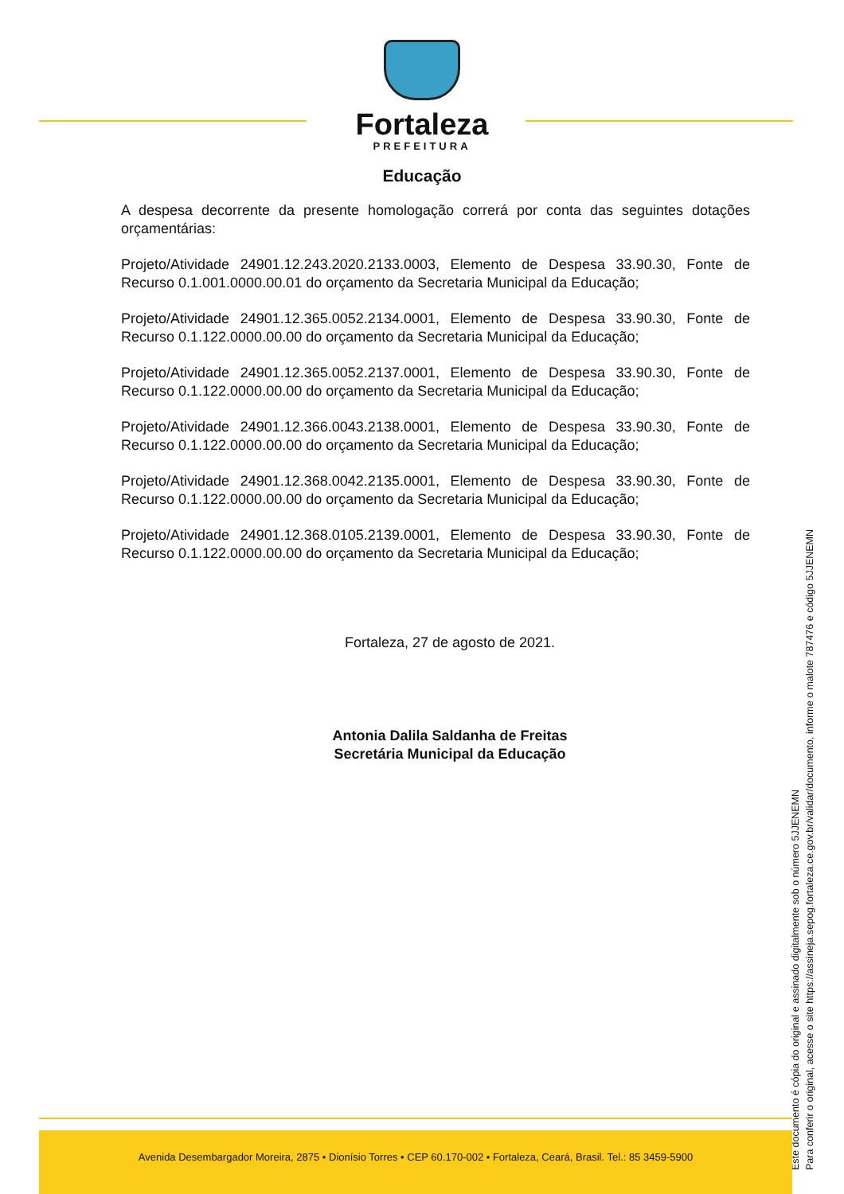Fortaleza
PREFEITURA
Educação
A despesa decorrente da presente homologação correrá por conta das seguintes dotações orçamentárias:
Projeto/Atividade 24901.12.243.2020.2133.0003, Elemento de Despesa 33.90.30, Fonte de Recurso 0.1.001.0000.00.01 do orçamento da Secretaria Municipal da Educação;
Projeto/Atividade 24901.12.365.0052.2134.0001, Elemento de Despesa 33.90.30, Fonte de Recurso 0.1.122.0000.00.00 do orçamento da Secretaria Municipal da Educação;
Projeto/Atividade 24901.12.365.0052.2137.0001, Elemento de Despesa 33.90.30, Fonte de Recurso 0.1.122.0000.00.00 do orçamento da Secretaria Municipal da Educação;
Projeto/Atividade 24901.12.366.0043.2138.0001, Elemento de Despesa 33.90.30, Fonte de Recurso 0.1.122.0000.00.00 do orçamento da Secretaria Municipal da Educação;
Projeto/Atividade 24901.12.368.0042.2135.0001, Elemento de Despesa 33.90.30, Fonte de Recurso 0.1.122.0000.00.00 do orçamento da Secretaria Municipal da Educação;
Projeto/Atividade 24901.12.368.0105.2139.0001, Elemento de Despesa 33.90.30, Fonte de Recurso 0.1.122.0000.00.00 do orçamento da Secretaria Municipal da Educação;
Fortaleza, 27 de agosto de 2021.
Antonia Dalila Saldanha de Freitas
Secretária Municipal da Educação
Este documento é cópia do original e assinado digitalmente sob o número 5JJENEMN
Para conferir o original, acesse o site https://assineja.sepog.fortaleza.ce.gov.br/validar/documento, informe o malote 787476 e código 5JJENEMN
Avenida Desembargador Moreira, 2875 • Dionísio Torres • CEP 60.170-002 • Fortaleza, Ceará, Brasil. Tel.: 85 3459-5900